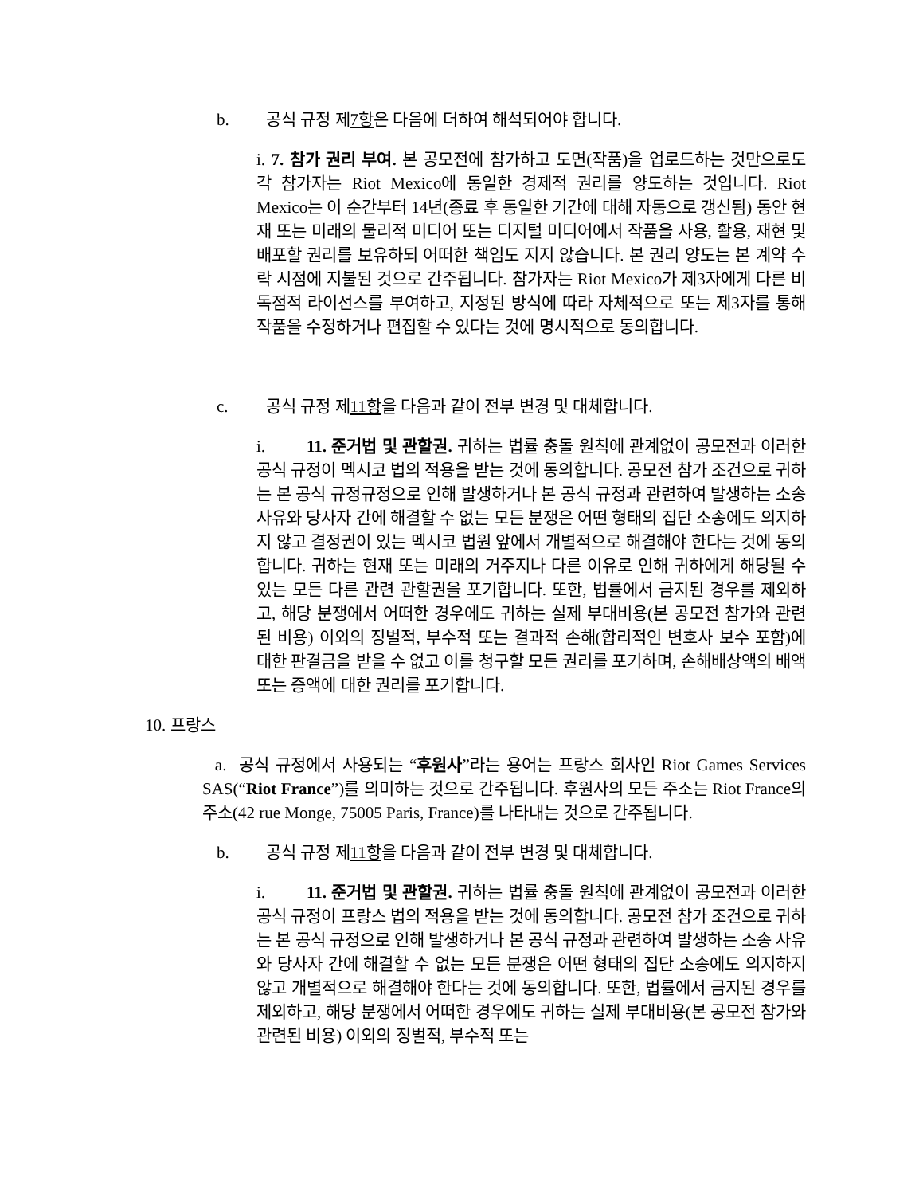b. 공식 규정 제7항은 다음에 더하여 해석되어야 합니다.
i. 7. 참가 권리 부여. 본 공모전에 참가하고 도면(작품)을 업로드하는 것만으로도 각 참가자는 Riot Mexico에 동일한 경제적 권리를 양도하는 것입니다. Riot Mexico는 이 순간부터 14년(종료 후 동일한 기간에 대해 자동으로 갱신됨) 동안 현재 또는 미래의 물리적 미디어 또는 디지털 미디어에서 작품을 사용, 활용, 재현 및 배포할 권리를 보유하되 어떠한 책임도 지지 않습니다. 본 권리 양도는 본 계약 수락 시점에 지불된 것으로 간주됩니다. 참가자는 Riot Mexico가 제3자에게 다른 비독점적 라이선스를 부여하고, 지정된 방식에 따라 자체적으로 또는 제3자를 통해 작품을 수정하거나 편집할 수 있다는 것에 명시적으로 동의합니다.
c. 공식 규정 제11항을 다음과 같이 전부 변경 및 대체합니다.
i. 11. 준거법 및 관할권. 귀하는 법률 충돌 원칙에 관계없이 공모전과 이러한 공식 규정이 멕시코 법의 적용을 받는 것에 동의합니다. 공모전 참가 조건으로 귀하는 본 공식 규정규정으로 인해 발생하거나 본 공식 규정과 관련하여 발생하는 소송 사유와 당사자 간에 해결할 수 없는 모든 분쟁은 어떤 형태의 집단 소송에도 의지하지 않고 결정권이 있는 멕시코 법원 앞에서 개별적으로 해결해야 한다는 것에 동의합니다. 귀하는 현재 또는 미래의 거주지나 다른 이유로 인해 귀하에게 해당될 수 있는 모든 다른 관련 관할권을 포기합니다. 또한, 법률에서 금지된 경우를 제외하고, 해당 분쟁에서 어떠한 경우에도 귀하는 실제 부대비용(본 공모전 참가와 관련된 비용) 이외의 징벌적, 부수적 또는 결과적 손해(합리적인 변호사 보수 포함)에 대한 판결금을 받을 수 없고 이를 청구할 모든 권리를 포기하며, 손해배상액의 배액 또는 증액에 대한 권리를 포기합니다.
10. 프랑스
a. 공식 규정에서 사용되는 “후원사”라는 용어는 프랑스 회사인 Riot Games Services SAS(“Riot France”)를 의미하는 것으로 간주됩니다. 후원사의 모든 주소는 Riot France의 주소(42 rue Monge, 75005 Paris, France)를 나타내는 것으로 간주됩니다.
b. 공식 규정 제11항을 다음과 같이 전부 변경 및 대체합니다.
i. 11. 준거법 및 관할권. 귀하는 법률 충돌 원칙에 관계없이 공모전과 이러한 공식 규정이 프랑스 법의 적용을 받는 것에 동의합니다. 공모전 참가 조건으로 귀하는 본 공식 규정으로 인해 발생하거나 본 공식 규정과 관련하여 발생하는 소송 사유와 당사자 간에 해결할 수 없는 모든 분쟁은 어떤 형태의 집단 소송에도 의지하지 않고 개별적으로 해결해야 한다는 것에 동의합니다. 또한, 법률에서 금지된 경우를 제외하고, 해당 분쟁에서 어떠한 경우에도 귀하는 실제 부대비용(본 공모전 참가와 관련된 비용) 이외의 징벌적, 부수적 또는